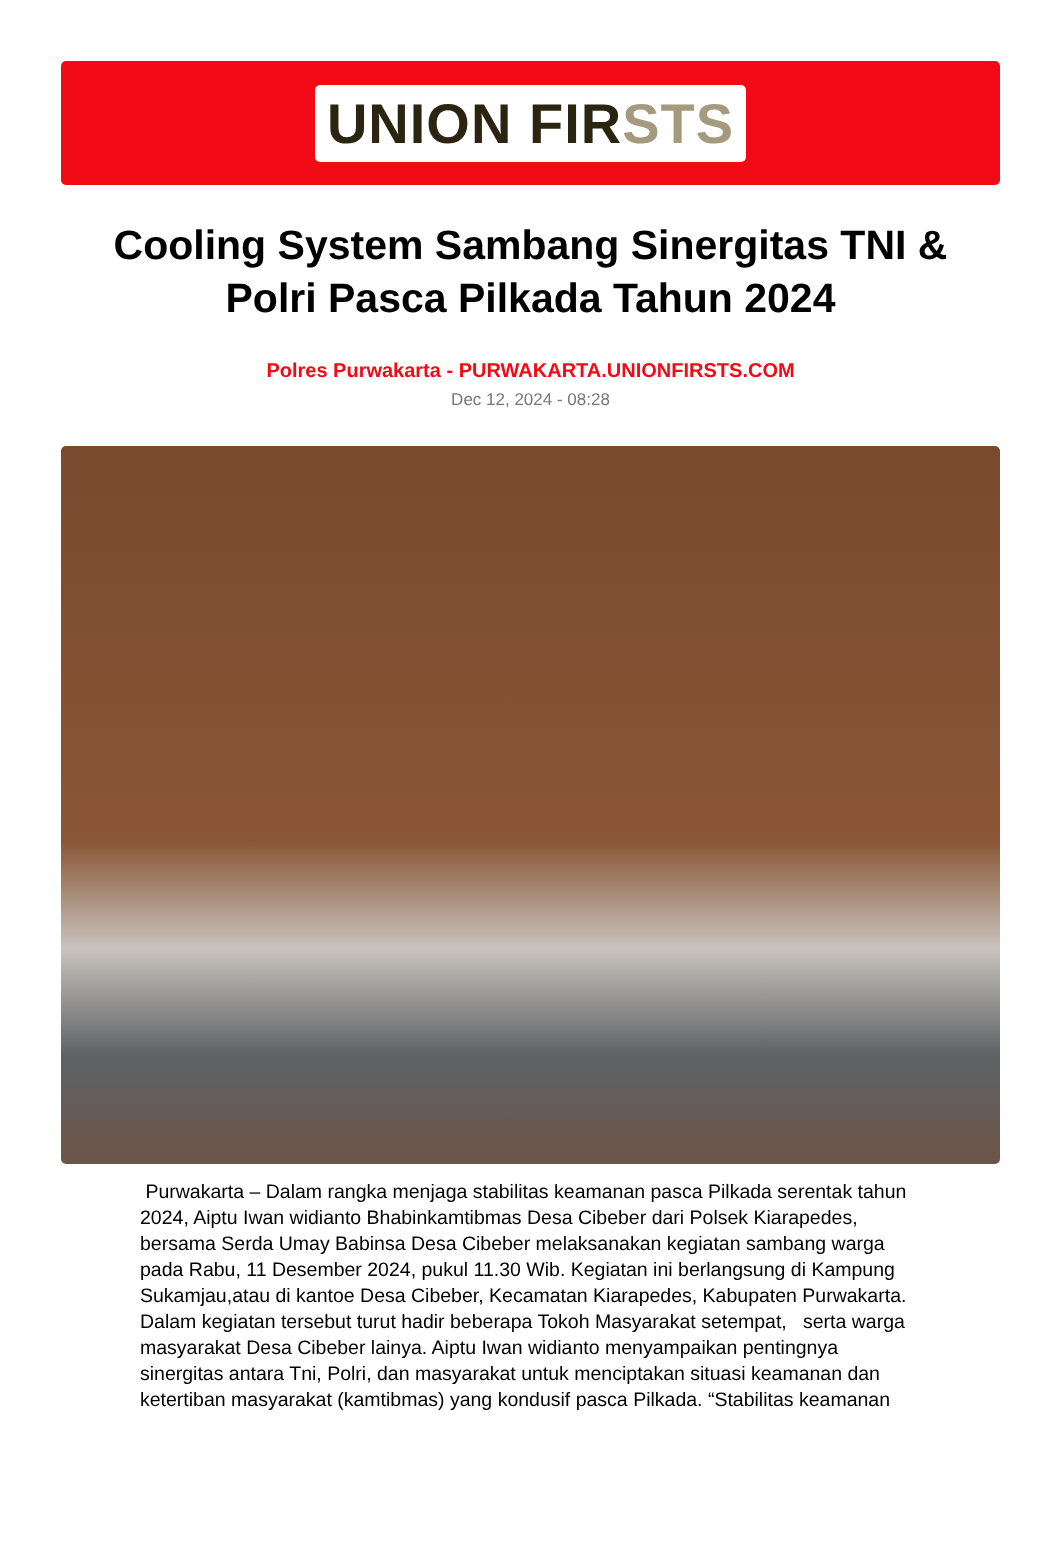UNION FIRSTS
Cooling System Sambang Sinergitas TNI & Polri Pasca Pilkada Tahun 2024
Polres Purwakarta - PURWAKARTA.UNIONFIRSTS.COM
Dec 12, 2024 - 08:28
Purwakarta – Dalam rangka menjaga stabilitas keamanan pasca Pilkada serentak tahun 2024, Aiptu Iwan widianto Bhabinkamtibmas Desa Cibeber dari Polsek Kiarapedes, bersama Serda Umay Babinsa Desa Cibeber melaksanakan kegiatan sambang warga pada Rabu, 11 Desember 2024, pukul 11.30 Wib. Kegiatan ini berlangsung di Kampung Sukamjau,atau di kantoe Desa Cibeber, Kecamatan Kiarapedes, Kabupaten Purwakarta. Dalam kegiatan tersebut turut hadir beberapa Tokoh Masyarakat setempat, serta warga masyarakat Desa Cibeber lainya. Aiptu Iwan widianto menyampaikan pentingnya sinergitas antara Tni, Polri, dan masyarakat untuk menciptakan situasi keamanan dan ketertiban masyarakat (kamtibmas) yang kondusif pasca Pilkada. “Stabilitas keamanan